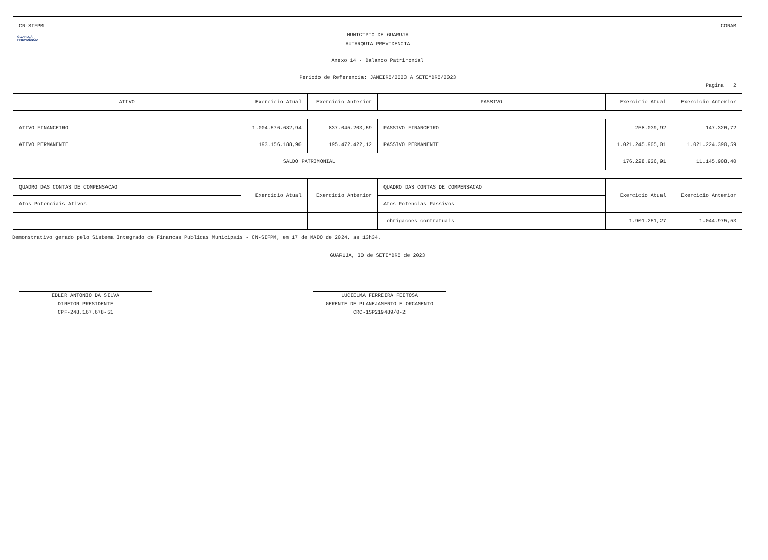CN-SIFPM CONAM
GUARUJÁ
PREVIDÊNCIA
MUNICIPIO DE GUARUJA
AUTARQUIA PREVIDENCIA
Anexo 14 - Balanco Patrimonial
Periodo de Referencia: JANEIRO/2023 A SETEMBRO/2023
Pagina 2
| ATIVO | Exercicio Atual | Exercicio Anterior | PASSIVO | Exercicio Atual | Exercicio Anterior |
| ATIVO FINANCEIRO | 1.004.576.682,94 | 837.045.203,59 | PASSIVO FINANCEIRO | 258.039,92 | 147.326,72 |
| ATIVO PERMANENTE | 193.156.188,90 | 195.472.422,12 | PASSIVO PERMANENTE | 1.021.245.905,01 | 1.021.224.390,59 |
| SALDO PATRIMONIAL | | | | 176.228.926,91 | 11.145.908,40 |
| QUADRO DAS CONTAS DE COMPENSACAO | Exercicio Atual | Exercicio Anterior | QUADRO DAS CONTAS DE COMPENSACAO | Exercicio Atual | Exercicio Anterior |
| Atos Potenciais Ativos | | | Atos Potencias Passivos | | |
| | | | obrigacoes contratuais | 1.901.251,27 | 1.044.975,53 |
Demonstrativo gerado pelo Sistema Integrado de Financas Publicas Municipais - CN-SIFPM, em 17 de MAIO de 2024, as 13h34.
GUARUJA, 30 de SETEMBRO de 2023
EDLER ANTONIO DA SILVA
DIRETOR PRESIDENTE
CPF-248.167.678-51
LUCIELMA FERREIRA FEITOSA
GERENTE DE PLANEJAMENTO E ORCAMENTO
CRC-1SP219489/0-2